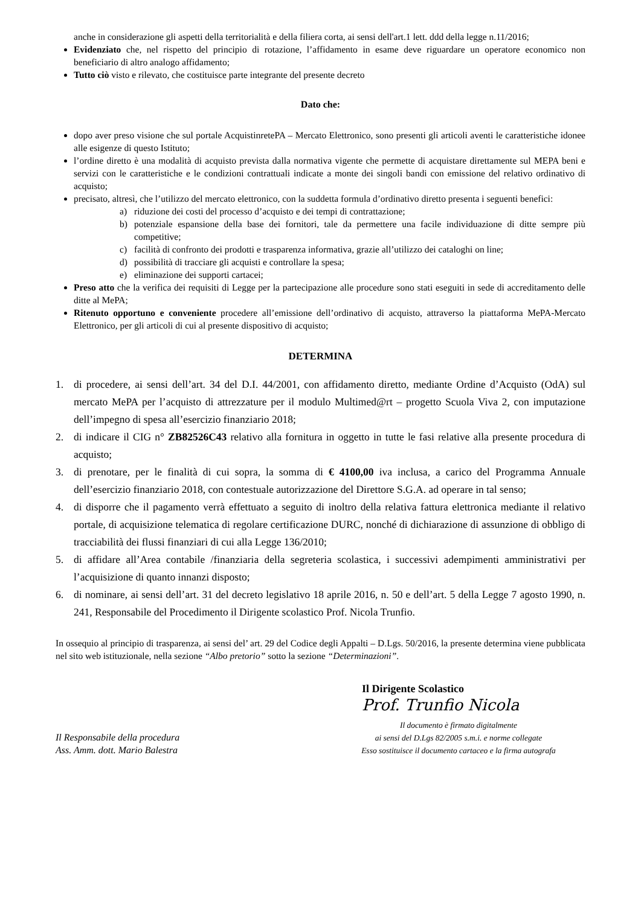anche in considerazione gli aspetti della territorialità e della filiera corta, ai sensi dell'art.1 lett. ddd della legge n.11/2016;
Evidenziato che, nel rispetto del principio di rotazione, l’affidamento in esame deve riguardare un operatore economico non beneficiario di altro analogo affidamento;
Tutto ciò visto e rilevato, che costituisce parte integrante del presente decreto
Dato che:
dopo aver preso visione che sul portale AcquistinretePA – Mercato Elettronico, sono presenti gli articoli aventi le caratteristiche idonee alle esigenze di questo Istituto;
l’ordine diretto è una modalità di acquisto prevista dalla normativa vigente che permette di acquistare direttamente sul MEPA beni e servizi con le caratteristiche e le condizioni contrattuali indicate a monte dei singoli bandi con emissione del relativo ordinativo di acquisto;
precisato, altresì, che l’utilizzo del mercato elettronico, con la suddetta formula d’ordinativo diretto presenta i seguenti benefici:
a) riduzione dei costi del processo d’acquisto e dei tempi di contrattazione;
b) potenziale espansione della base dei fornitori, tale da permettere una facile individuazione di ditte sempre più competitive;
c) facilità di confronto dei prodotti e trasparenza informativa, grazie all’utilizzo dei cataloghi on line;
d) possibilità di tracciare gli acquisti e controllare la spesa;
e) eliminazione dei supporti cartacei;
Preso atto che la verifica dei requisiti di Legge per la partecipazione alle procedure sono stati eseguiti in sede di accreditamento delle ditte al MePA;
Ritenuto opportuno e conveniente procedere all’emissione dell’ordinativo di acquisto, attraverso la piattaforma MePA-Mercato Elettronico, per gli articoli di cui al presente dispositivo di acquisto;
DETERMINA
1. di procedere, ai sensi dell’art. 34 del D.I. 44/2001, con affidamento diretto, mediante Ordine d’Acquisto (OdA) sul mercato MePA per l’acquisto di attrezzature per il modulo Multimed@rt – progetto Scuola Viva 2, con imputazione dell’impegno di spesa all’esercizio finanziario 2018;
2. di indicare il CIG n° ZB82526C43 relativo alla fornitura in oggetto in tutte le fasi relative alla presente procedura di acquisto;
3. di prenotare, per le finalità di cui sopra, la somma di € 4100,00 iva inclusa, a carico del Programma Annuale dell’esercizio finanziario 2018, con contestuale autorizzazione del Direttore S.G.A. ad operare in tal senso;
4. di disporre che il pagamento verrà effettuato a seguito di inoltro della relativa fattura elettronica mediante il relativo portale, di acquisizione telematica di regolare certificazione DURC, nonché di dichiarazione di assunzione di obbligo di tracciabilità dei flussi finanziari di cui alla Legge 136/2010;
5. di affidare all’Area contabile /finanziaria della segreteria scolastica, i successivi adempimenti amministrativi per l’acquisizione di quanto innanzi disposto;
6. di nominare, ai sensi dell’art. 31 del decreto legislativo 18 aprile 2016, n. 50 e dell’art. 5 della Legge 7 agosto 1990, n. 241, Responsabile del Procedimento il Dirigente scolastico Prof. Nicola Trunfio.
In ossequio al principio di trasparenza, ai sensi del’ art. 29 del Codice degli Appalti – D.Lgs. 50/2016, la presente determina viene pubblicata nel sito web istituzionale, nella sezione “Albo pretorio” sotto la sezione “Determinazioni”.
Il Responsabile della procedura
Ass. Amm. dott. Mario Balestra
Il Dirigente Scolastico
Prof. Trunfio Nicola
Il documento è firmato digitalmente
ai sensi del D.Lgs 82/2005 s.m.i. e norme collegate
Esso sostituisce il documento cartaceo e la firma autografa